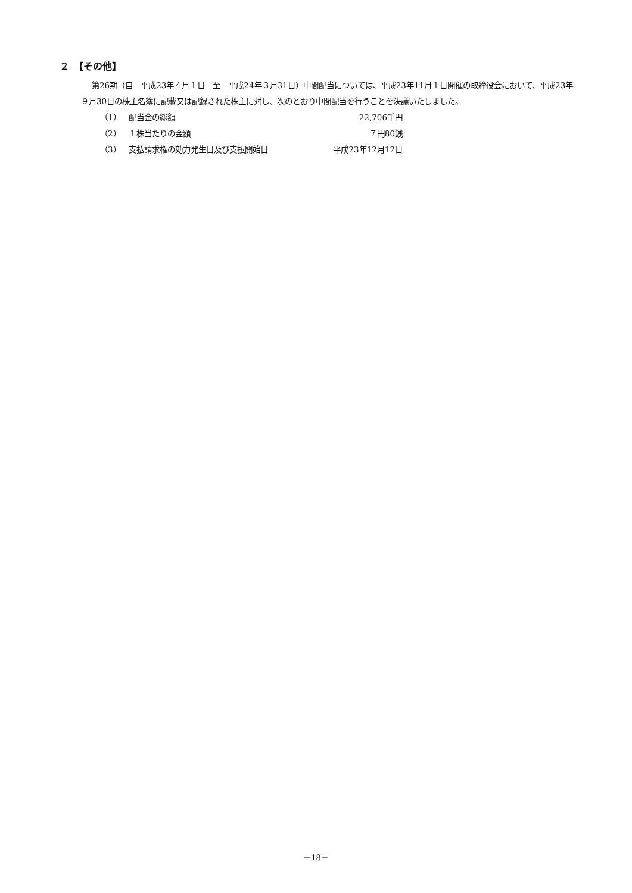２　【その他】
第26期（自　平成23年４月１日　至　平成24年３月31日）中間配当については、平成23年11月１日開催の取締役会において、平成23年９月30日の株主名簿に記載又は記録された株主に対し、次のとおり中間配当を行うことを決議いたしました。
| （1） | 配当金の総額 | 22,706千円 |
| （2） | １株当たりの金額 | ７円80銭 |
| （3） | 支払請求権の効力発生日及び支払開始日 | 平成23年12月12日 |
－18－